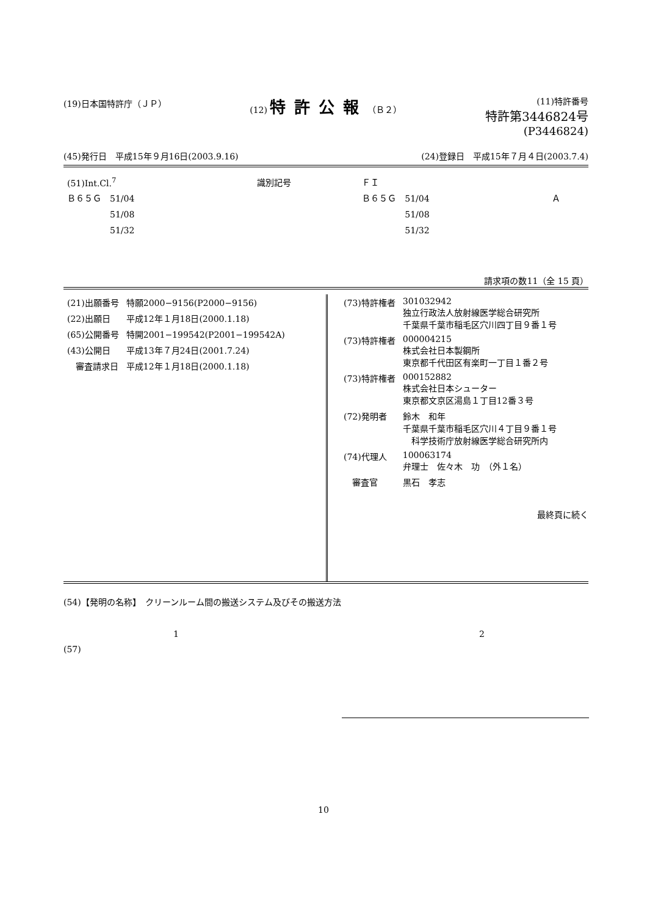(19)日本国特許庁（ＪＰ） (12) 特許公報（Ｂ２） (11)特許番号
特許第3446824号
(P3446824)
(45)発行日　平成15年９月16日(2003.9.16) (24)登録日　平成15年７月４日(2003.7.4)
| (51)Int.Cl.<sup>7</sup> | 識別記号 | ＦＩ | |
| Ｂ６５Ｇ 51/04 | | Ｂ６５Ｇ 51/04 | Ａ |
| 51/08 | | 51/08 | |
| 51/32 | | 51/32 | |
請求項の数11（全 15 頁）
| (21)出願番号 | 特願2000−9156(P2000−9156) |
| (22)出願日 | 平成12年１月18日(2000.1.18) |
| (65)公開番号 | 特開2001−199542(P2001−199542A) |
| (43)公開日 | 平成13年７月24日(2001.7.24) |
| 審査請求日 | 平成12年１月18日(2000.1.18) |
| (73)特許権者 | 301032942 独立行政法人放射線医学総合研究所 千葉県千葉市稲毛区穴川四丁目９番１号 |
| (73)特許権者 | 000004215 株式会社日本製鋼所 東京都千代田区有楽町一丁目１番２号 |
| (73)特許権者 | 000152882 株式会社日本シューター 東京都文京区湯島１丁目12番３号 |
| (72)発明者 | 鈴木 和年 千葉県千葉市稲毛区穴川４丁目９番１号 科学技術庁放射線医学総合研究所内 |
| (74)代理人 | 100063174 弁理士 佐々木 功 （外１名） |
| 審査官 | 黒石 孝志 |
最終頁に続く
(54)【発明の名称】　クリーンルーム間の搬送システム及びその搬送方法
1 2
(57)
10